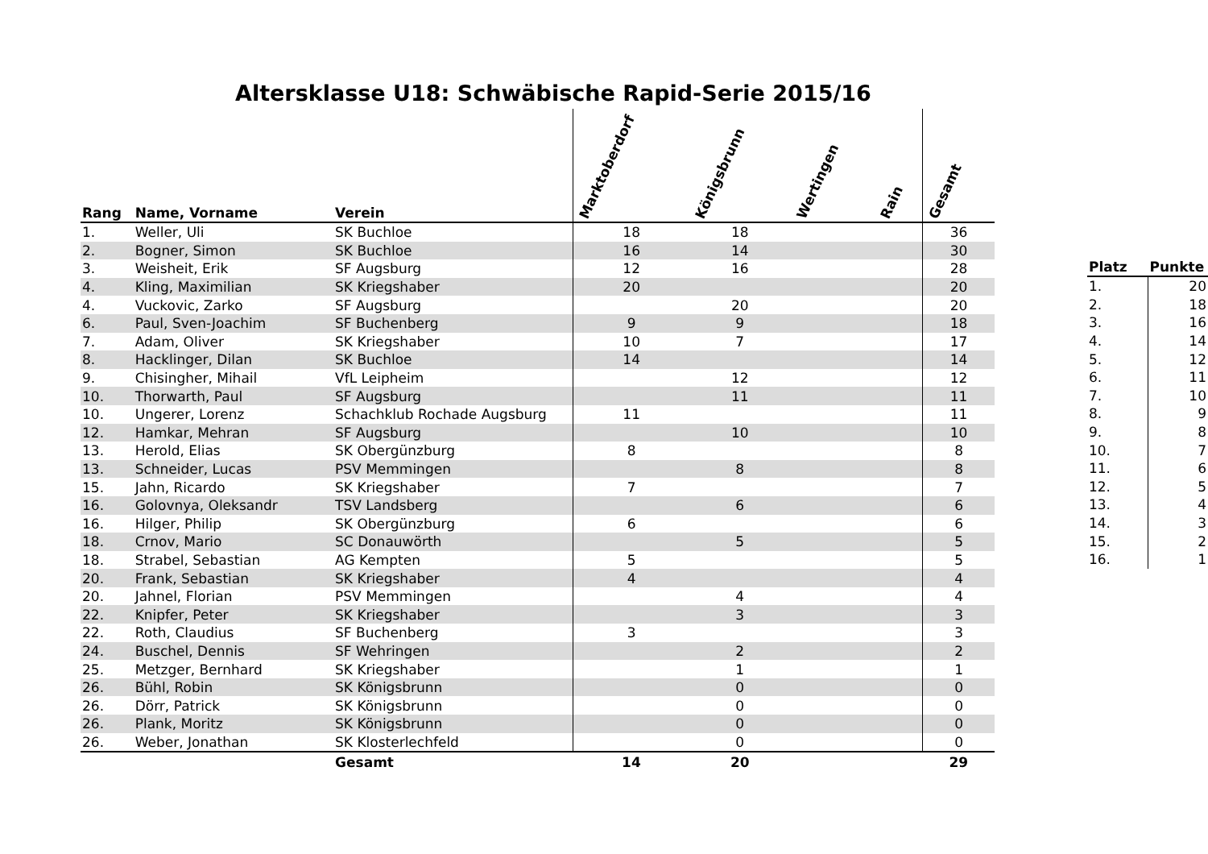Altersklasse U18: Schwäbische Rapid-Serie 2015/16
| Rang | Name, Vorname | Verein | Marktoberdorf | Königsbrunn | Wertingen | Rain | Gesamt |
| --- | --- | --- | --- | --- | --- | --- | --- |
| 1. | Weller, Uli | SK Buchloe | 18 | 18 | | | 36 |
| 2. | Bogner, Simon | SK Buchloe | 16 | 14 | | | 30 |
| 3. | Weisheit, Erik | SF Augsburg | 12 | 16 | | | 28 |
| 4. | Kling, Maximilian | SK Kriegshaber | 20 | | | | 20 |
| 4. | Vuckovic, Zarko | SF Augsburg | | 20 | | | 20 |
| 6. | Paul, Sven-Joachim | SF Buchenberg | 9 | 9 | | | 18 |
| 7. | Adam, Oliver | SK Kriegshaber | 10 | 7 | | | 17 |
| 8. | Hacklinger, Dilan | SK Buchloe | 14 | | | | 14 |
| 9. | Chisingher, Mihail | VfL Leipheim | | 12 | | | 12 |
| 10. | Thorwarth, Paul | SF Augsburg | | 11 | | | 11 |
| 10. | Ungerer, Lorenz | Schachklub Rochade Augsburg | 11 | | | | 11 |
| 12. | Hamkar, Mehran | SF Augsburg | | 10 | | | 10 |
| 13. | Herold, Elias | SK Obergünzburg | 8 | | | | 8 |
| 13. | Schneider, Lucas | PSV Memmingen | | 8 | | | 8 |
| 15. | Jahn, Ricardo | SK Kriegshaber | 7 | | | | 7 |
| 16. | Golovnya, Oleksandr | TSV Landsberg | | 6 | | | 6 |
| 16. | Hilger, Philip | SK Obergünzburg | 6 | | | | 6 |
| 18. | Crnov, Mario | SC Donauwörth | | 5 | | | 5 |
| 18. | Strabel, Sebastian | AG Kempten | 5 | | | | 5 |
| 20. | Frank, Sebastian | SK Kriegshaber | 4 | | | | 4 |
| 20. | Jahnel, Florian | PSV Memmingen | | 4 | | | 4 |
| 22. | Knipfer, Peter | SK Kriegshaber | | 3 | | | 3 |
| 22. | Roth, Claudius | SF Buchenberg | 3 | | | | 3 |
| 24. | Buschel, Dennis | SF Wehringen | | 2 | | | 2 |
| 25. | Metzger, Bernhard | SK Kriegshaber | | 1 | | | 1 |
| 26. | Bühl, Robin | SK Königsbrunn | | 0 | | | 0 |
| 26. | Dörr, Patrick | SK Königsbrunn | | 0 | | | 0 |
| 26. | Plank, Moritz | SK Königsbrunn | | 0 | | | 0 |
| 26. | Weber, Jonathan | SK Klosterlechfeld | | 0 | | | 0 |
| | | Gesamt | 14 | 20 | | | 29 |
| Platz | Punkte |
| --- | --- |
| 1. | 20 |
| 2. | 18 |
| 3. | 16 |
| 4. | 14 |
| 5. | 12 |
| 6. | 11 |
| 7. | 10 |
| 8. | 9 |
| 9. | 8 |
| 10. | 7 |
| 11. | 6 |
| 12. | 5 |
| 13. | 4 |
| 14. | 3 |
| 15. | 2 |
| 16. | 1 |